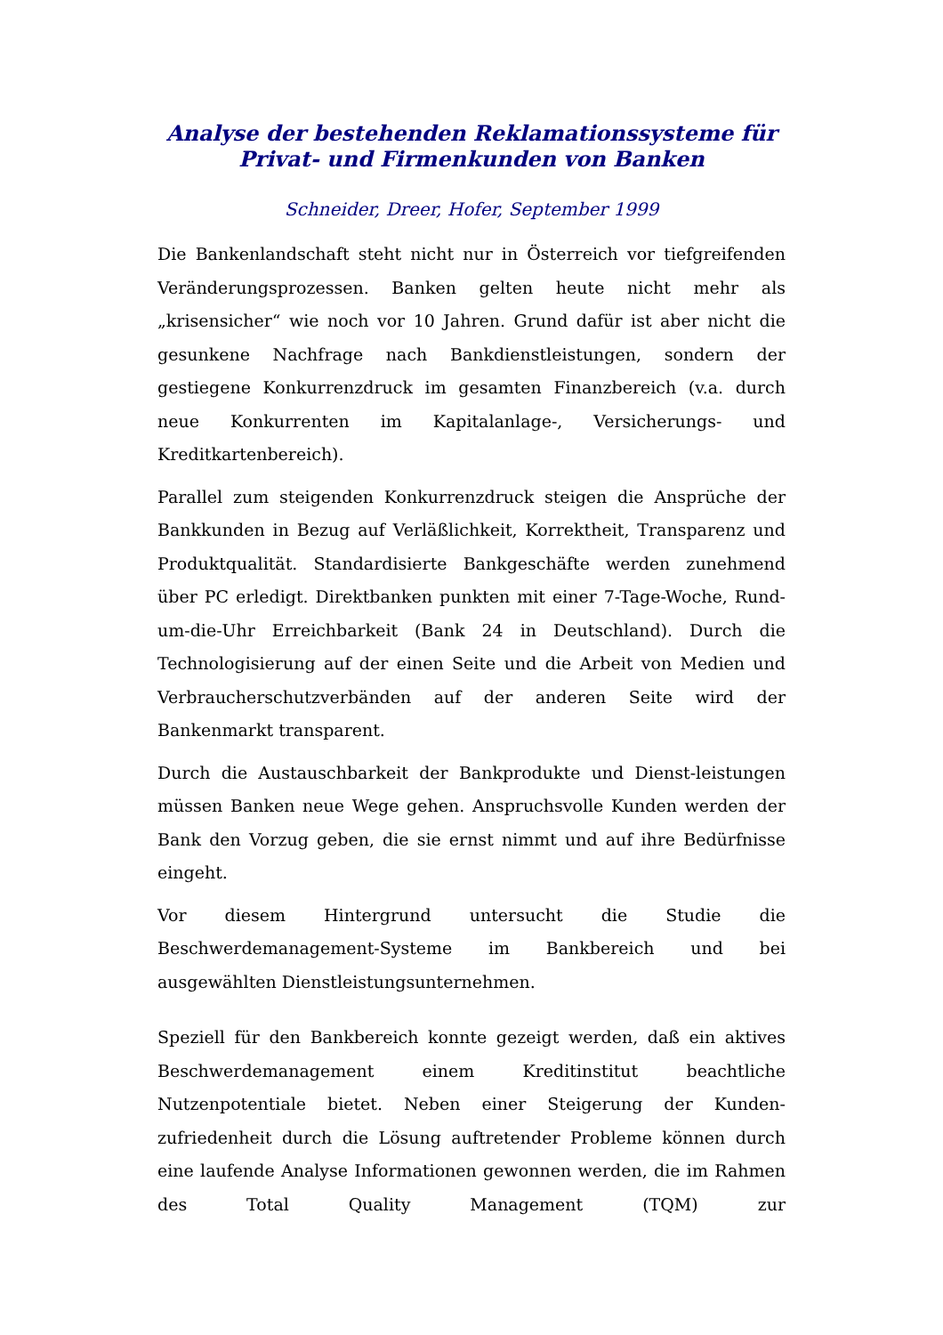Analyse der bestehenden Reklamationssysteme für
Privat- und Firmenkunden von Banken
Schneider, Dreer, Hofer, September 1999
Die Bankenlandschaft steht nicht nur in Österreich vor tiefgreifenden Veränderungsprozessen. Banken gelten heute nicht mehr als „krisensicher“ wie noch vor 10 Jahren. Grund dafür ist aber nicht die gesunkene Nachfrage nach Bankdienstleistungen, sondern der gestiegene Konkurrenzdruck im gesamten Finanzbereich (v.a. durch neue Konkurrenten im Kapitalanlage-, Versicherungs- und Kreditkartenbereich).
Parallel zum steigenden Konkurrenzdruck steigen die Ansprüche der Bankkunden in Bezug auf Verläßlichkeit, Korrektheit, Transparenz und Produktqualität. Standardisierte Bankgeschäfte werden zunehmend über PC erledigt. Direktbanken punkten mit einer 7-Tage-Woche, Rund-um-die-Uhr Erreichbarkeit (Bank 24 in Deutschland). Durch die Technologisierung auf der einen Seite und die Arbeit von Medien und Verbraucherschutzverbänden auf der anderen Seite wird der Bankenmarkt transparent.
Durch die Austauschbarkeit der Bankprodukte und Dienst-leistungen müssen Banken neue Wege gehen. Anspruchsvolle Kunden werden der Bank den Vorzug geben, die sie ernst nimmt und auf ihre Bedürfnisse eingeht.
Vor diesem Hintergrund untersucht die Studie die Beschwerdemanagement-Systeme im Bankbereich und bei ausgewählten Dienstleistungsunternehmen.
Speziell für den Bankbereich konnte gezeigt werden, daß ein aktives Beschwerdemanagement einem Kreditinstitut beachtliche Nutzenpotentiale bietet. Neben einer Steigerung der Kunden-zufriedenheit durch die Lösung auftretender Probleme können durch eine laufende Analyse Informationen gewonnen werden, die im Rahmen des Total Quality Management (TQM) zur